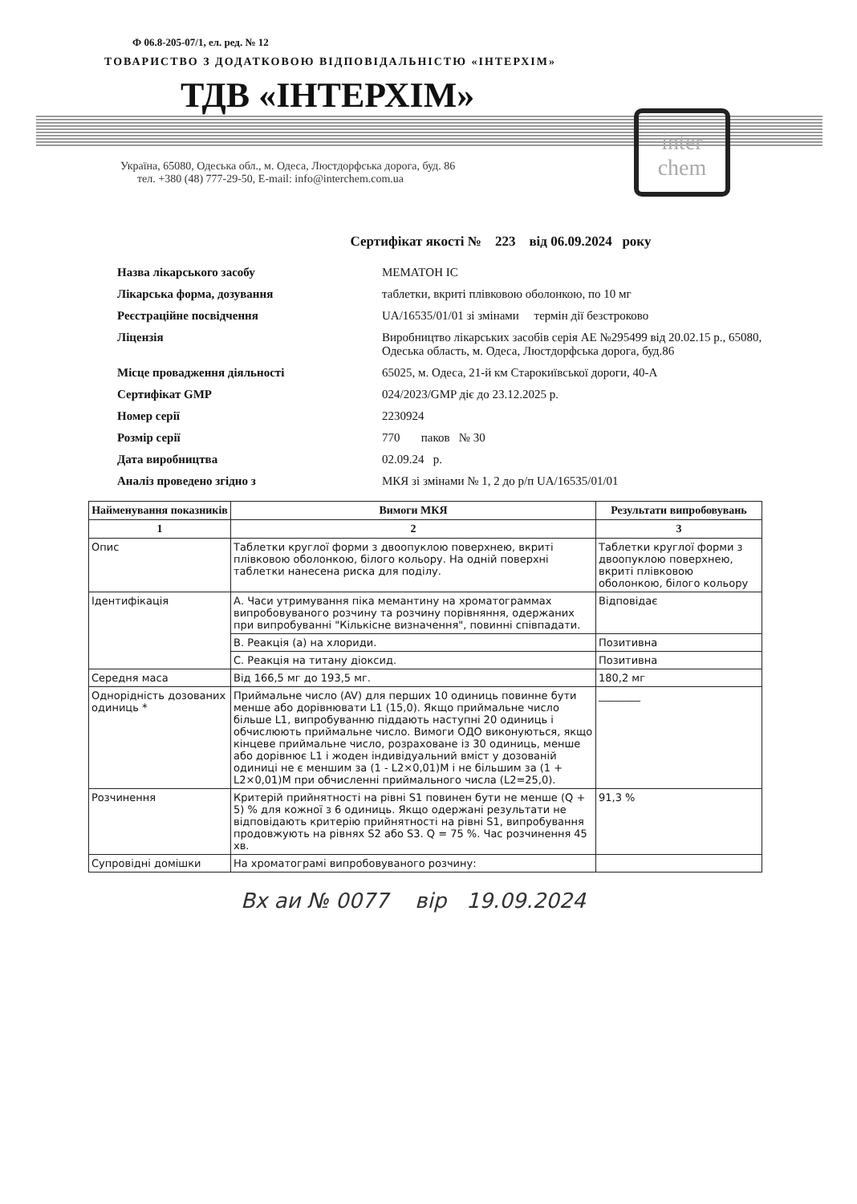Ф 06.8-205-07/1, ел. ред. № 12
ТОВАРИСТВО З ДОДАТКОВОЮ ВІДПОВІДАЛЬНІСТЮ «ІНТЕРХІМ»
ТДВ «ІНТЕРХІМ»
inter chem
Україна, 65080, Одеська обл., м. Одеса, Люстдорфська дорога, буд. 86
тел. +380 (48) 777-29-50, E-mail: info@interchem.com.ua
Сертифікат якості № 223 від 06.09.2024 року
| Назва лікарського засобу | МЕМАТОН ІС |
| Лікарська форма, дозування | таблетки, вкриті плівковою оболонкою, по 10 мг |
| Реєстраційне посвідчення | UA/16535/01/01 зі змінами термін дії безстроково |
| Ліцензія | Виробництво лікарських засобів серія АЕ №295499 від 20.02.15 р., 65080, Одеська область, м. Одеса, Люстдорфська дорога, буд.86 |
| Місце провадження діяльності | 65025, м. Одеса, 21-й км Старокиївської дороги, 40-А |
| Сертифікат GMP | 024/2023/GMP діє до 23.12.2025 р. |
| Номер серії | 2230924 |
| Розмір серії | 770 паков № 30 |
| Дата виробництва | 02.09.24 р. |
| Аналіз проведено згідно з | МКЯ зі змінами № 1, 2 до р/п UA/16535/01/01 |
| Найменування показників | Вимоги МКЯ | Результати випробовувань |
| --- | --- | --- |
| 1 | 2 | 3 |
| Опис | Таблетки круглої форми з двоопуклою поверхнею, вкриті плівковою оболонкою, білого кольору. На одній поверхні таблетки нанесена риска для поділу. | Таблетки круглої форми з двоопуклою поверхнею, вкриті плівковою оболонкою, білого кольору |
| Ідентифікація | А. Часи утримування піка мемантину на хроматограммах випробовуваного розчину та розчину порівняння, одержаних при випробуванні "Кількісне визначення", повинні співпадати. | Відповідає |
| | В. Реакція (а) на хлориди. | Позитивна |
| | С. Реакція на титану діоксид. | Позитивна |
| Середня маса | Від 166,5 мг до 193,5 мг. | 180,2 мг |
| Однорідність дозованих одиниць * | Приймальне число (AV) для перших 10 одиниць повинне бути менше або дорівнювати L1 (15,0). Якщо приймальне число більше L1, випробуванню піддають наступні 20 одиниць і обчислюють приймальне число. Вимоги ОДО виконуються, якщо кінцеве приймальне число, розраховане із 30 одиниць, менше або дорівнює L1 і жоден індивідуальний вміст у дозованій одиниці не є меншим за (1 - L2×0,01)M і не більшим за (1 + L2×0,01)M при обчисленні приймального числа (L2=25,0). | ________ |
| Розчинення | Критерій прийнятності на рівні S1 повинен бути не менше (Q + 5) % для кожної з 6 одиниць. Якщо одержані результати не відповідають критерію прийнятності на рівні S1, випробування продовжують на рівнях S2 або S3. Q = 75 %. Час розчинення 45 хв. | 91,3 % |
| Супровідні домішки | На хроматограмі випробовуваного розчину: | |
Вх аи № 0077 вір 19.09.2024